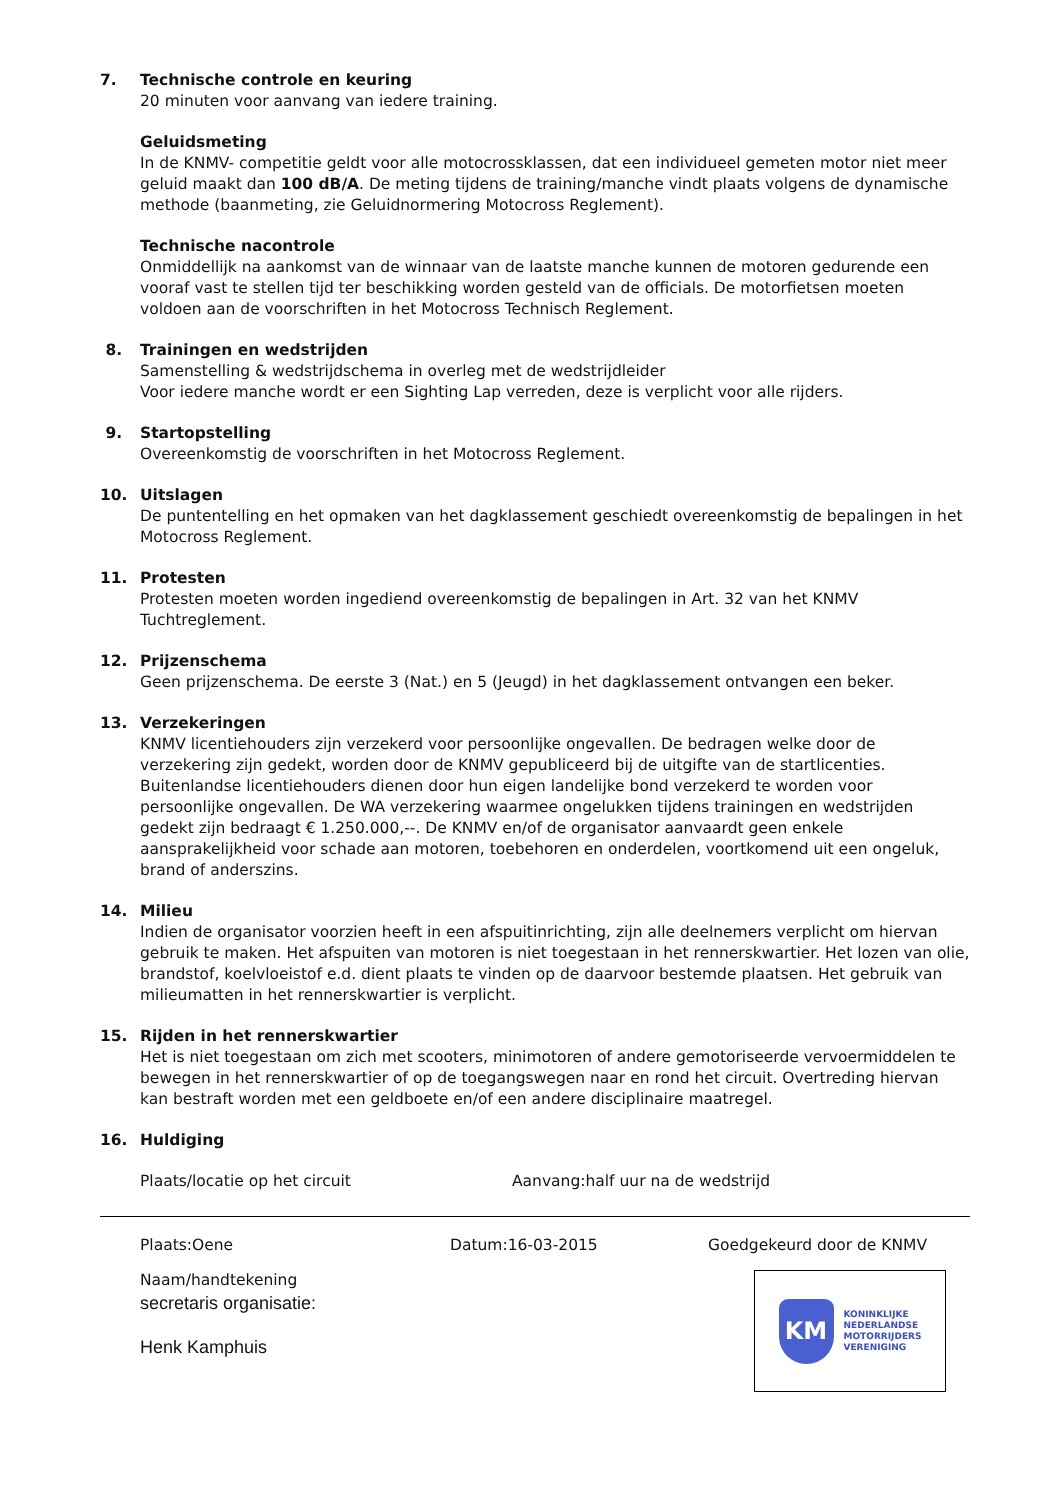7. Technische controle en keuring
20 minuten voor aanvang van iedere training.
Geluidsmeting
In de KNMV- competitie geldt voor alle motocrossklassen, dat een individueel gemeten motor niet meer geluid maakt dan 100 dB/A. De meting tijdens de training/manche vindt plaats volgens de dynamische methode (baanmeting, zie Geluidnormering Motocross Reglement).
Technische nacontrole
Onmiddellijk na aankomst van de winnaar van de laatste manche kunnen de motoren gedurende een vooraf vast te stellen tijd ter beschikking worden gesteld van de officials. De motorfietsen moeten voldoen aan de voorschriften in het Motocross Technisch Reglement.
8. Trainingen en wedstrijden
Samenstelling & wedstrijdschema in overleg met de wedstrijdleider
Voor iedere manche wordt er een Sighting Lap verreden, deze is verplicht voor alle rijders.
9. Startopstelling
Overeenkomstig de voorschriften in het Motocross Reglement.
10. Uitslagen
De puntentelling en het opmaken van het dagklassement geschiedt overeenkomstig de bepalingen in het Motocross Reglement.
11. Protesten
Protesten moeten worden ingediend overeenkomstig de bepalingen in Art. 32 van het KNMV Tuchtreglement.
12. Prijzenschema
Geen prijzenschema. De eerste 3 (Nat.) en 5 (Jeugd) in het dagklassement ontvangen een beker.
13. Verzekeringen
KNMV licentiehouders zijn verzekerd voor persoonlijke ongevallen. De bedragen welke door de verzekering zijn gedekt, worden door de KNMV gepubliceerd bij de uitgifte van de startlicenties. Buitenlandse licentiehouders dienen door hun eigen landelijke bond verzekerd te worden voor persoonlijke ongevallen. De WA verzekering waarmee ongelukken tijdens trainingen en wedstrijden gedekt zijn bedraagt € 1.250.000,--. De KNMV en/of de organisator aanvaardt geen enkele aansprakelijkheid voor schade aan motoren, toebehoren en onderdelen, voortkomend uit een ongeluk, brand of anderszins.
14. Milieu
Indien de organisator voorzien heeft in een afspuitinrichting, zijn alle deelnemers verplicht om hiervan gebruik te maken. Het afspuiten van motoren is niet toegestaan in het rennerskwartier. Het lozen van olie, brandstof, koelvloeistof e.d. dient plaats te vinden op de daarvoor bestemde plaatsen. Het gebruik van milieumatten in het rennerskwartier is verplicht.
15. Rijden in het rennerskwartier
Het is niet toegestaan om zich met scooters, minimotoren of andere gemotoriseerde vervoermiddelen te bewegen in het rennerskwartier of op de toegangswegen naar en rond het circuit. Overtreding hiervan kan bestraft worden met een geldboete en/of een andere disciplinaire maatregel.
16. Huldiging
Plaats/locatie op het circuit Aanvang:half uur na de wedstrijd
Plaats:Oene Datum:16-03-2015 Goedgekeurd door de KNMV
Naam/handtekening
secretaris organisatie:
Henk Kamphuis
KM
KONINKLIJKE
NEDERLANDSE
MOTORRIJDERS
VERENIGING